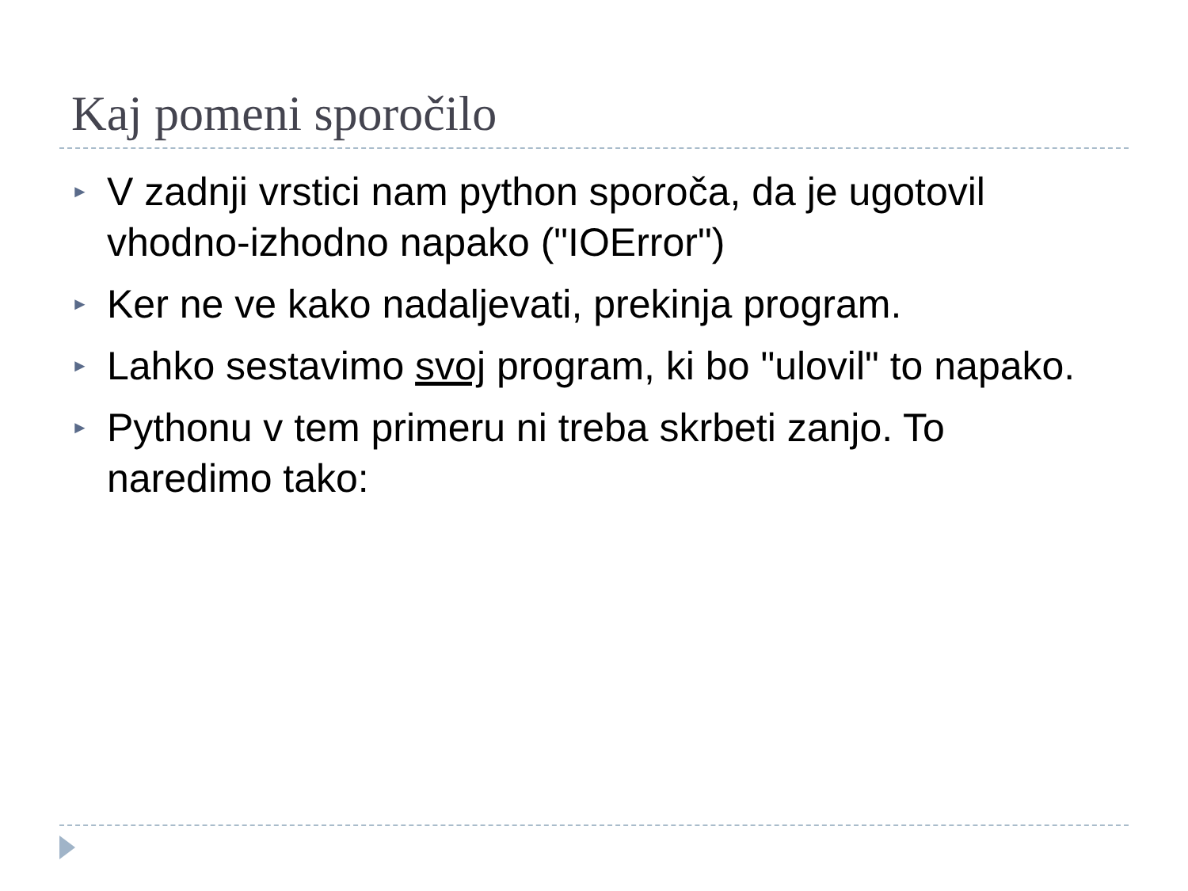Kaj pomeni sporočilo
► V zadnji vrstici nam python sporoča, da je ugotovil vhodno-izhodno napako ("IOError")
► Ker ne ve kako nadaljevati, prekinja program.
► Lahko sestavimo svoj program, ki bo "ulovil" to napako.
► Pythonu v tem primeru ni treba skrbeti zanjo. To naredimo tako: